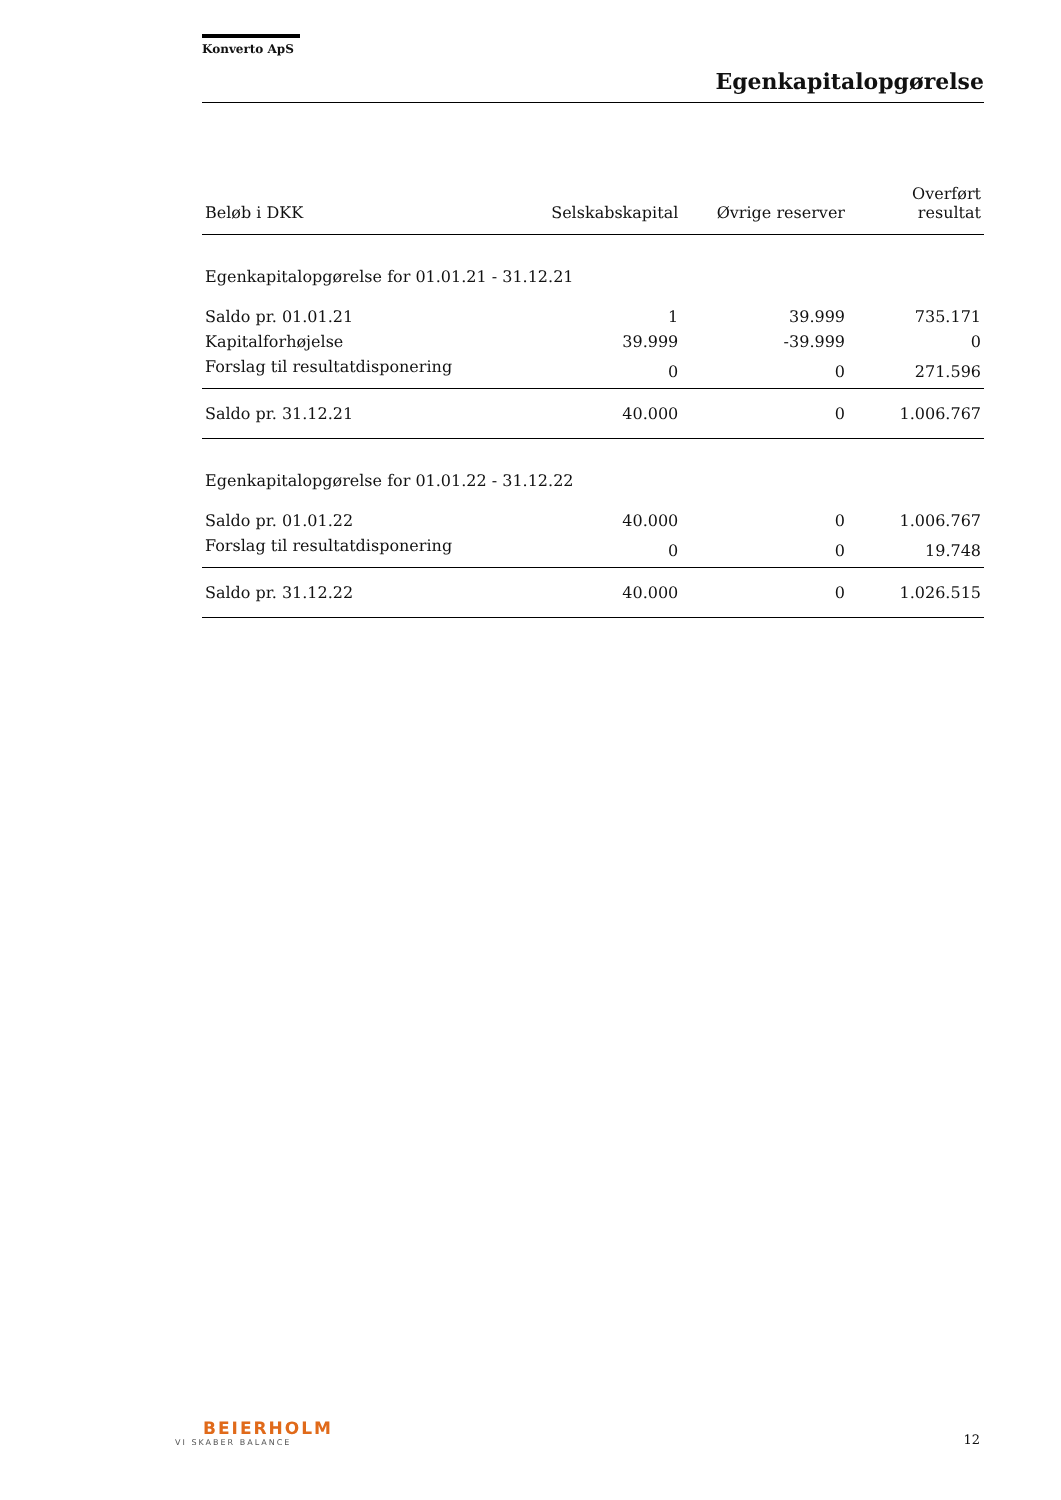Konverto ApS
Egenkapitalopgørelse
| Beløb i DKK | Selskabskapital | Øvrige reserver | Overført resultat |
| --- | --- | --- | --- |
| Egenkapitalopgørelse for 01.01.21 - 31.12.21 | | | |
| Saldo pr. 01.01.21 | 1 | 39.999 | 735.171 |
| Kapitalforhøjelse | 39.999 | -39.999 | 0 |
| Forslag til resultatdisponering | 0 | 0 | 271.596 |
| Saldo pr. 31.12.21 | 40.000 | 0 | 1.006.767 |
| Egenkapitalopgørelse for 01.01.22 - 31.12.22 | | | |
| Saldo pr. 01.01.22 | 40.000 | 0 | 1.006.767 |
| Forslag til resultatdisponering | 0 | 0 | 19.748 |
| Saldo pr. 31.12.22 | 40.000 | 0 | 1.026.515 |
BEIERHOLM
VI SKABER BALANCE
12